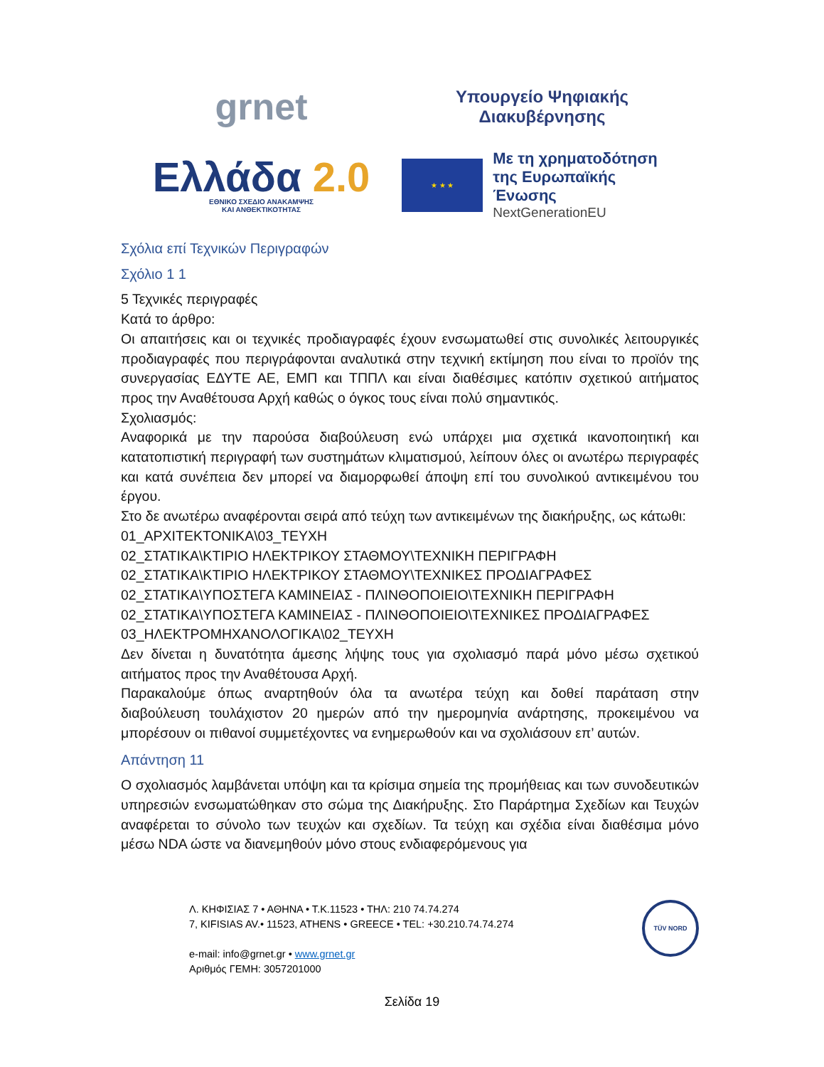grnet
Υπουργείο Ψηφιακής
Διακυβέρνησης
Ελλάδα 2.0
ΕΘΝΙΚΟ ΣΧΕΔΙΟ ΑΝΑΚΑΜΨΗΣ
ΚΑΙ ΑΝΘΕΚΤΙΚΟΤΗΤΑΣ
★ ★ ★
Με τη χρηματοδότηση
της Ευρωπαϊκής Ένωσης
NextGenerationEU
Σχόλια επί Τεχνικών Περιγραφών
Σχόλιο 1 1
5 Τεχνικές περιγραφές
Κατά το άρθρο:
Οι απαιτήσεις και οι τεχνικές προδιαγραφές έχουν ενσωματωθεί στις συνολικές λειτουργικές προδιαγραφές που περιγράφονται αναλυτικά στην τεχνική εκτίμηση που είναι το προϊόν της συνεργασίας ΕΔΥΤΕ ΑΕ, ΕΜΠ και ΤΠΠΛ και είναι διαθέσιμες κατόπιν σχετικού αιτήματος προς την Αναθέτουσα Αρχή καθώς ο όγκος τους είναι πολύ σημαντικός.
Σχολιασμός:
Αναφορικά με την παρούσα διαβούλευση ενώ υπάρχει μια σχετικά ικανοποιητική και κατατοπιστική περιγραφή των συστημάτων κλιματισμού, λείπουν όλες οι ανωτέρω περιγραφές και κατά συνέπεια δεν μπορεί να διαμορφωθεί άποψη επί του συνολικού αντικειμένου του έργου.
Στο δε ανωτέρω αναφέρονται σειρά από τεύχη των αντικειμένων της διακήρυξης, ως κάτωθι:
01_ΑΡΧΙΤΕΚΤΟΝΙΚΑ\03_ΤΕΥΧΗ
02_ΣΤΑΤΙΚΑ\ΚΤΙΡΙΟ ΗΛΕΚΤΡΙΚΟΥ ΣΤΑΘΜΟΥ\ΤΕΧΝΙΚΗ ΠΕΡΙΓΡΑΦΗ
02_ΣΤΑΤΙΚΑ\ΚΤΙΡΙΟ ΗΛΕΚΤΡΙΚΟΥ ΣΤΑΘΜΟΥ\ΤΕΧΝΙΚΕΣ ΠΡΟΔΙΑΓΡΑΦΕΣ
02_ΣΤΑΤΙΚΑ\ΥΠΟΣΤΕΓΑ ΚΑΜΙΝΕΙΑΣ - ΠΛΙΝΘΟΠΟΙΕΙΟ\ΤΕΧΝΙΚΗ ΠΕΡΙΓΡΑΦΗ
02_ΣΤΑΤΙΚΑ\ΥΠΟΣΤΕΓΑ ΚΑΜΙΝΕΙΑΣ - ΠΛΙΝΘΟΠΟΙΕΙΟ\ΤΕΧΝΙΚΕΣ ΠΡΟΔΙΑΓΡΑΦΕΣ
03_ΗΛΕΚΤΡΟΜΗΧΑΝΟΛΟΓΙΚΑ\02_ΤΕΥΧΗ
Δεν δίνεται η δυνατότητα άμεσης λήψης τους για σχολιασμό παρά μόνο μέσω σχετικού αιτήματος προς την Αναθέτουσα Αρχή.
Παρακαλούμε όπως αναρτηθούν όλα τα ανωτέρα τεύχη και δοθεί παράταση στην διαβούλευση τουλάχιστον 20 ημερών από την ημερομηνία ανάρτησης, προκειμένου να μπορέσουν οι πιθανοί συμμετέχοντες να ενημερωθούν και να σχολιάσουν επ’ αυτών.
Απάντηση 11
Ο σχολιασμός λαμβάνεται υπόψη και τα κρίσιμα σημεία της προμήθειας και των συνοδευτικών υπηρεσιών ενσωματώθηκαν στο σώμα της Διακήρυξης. Στο Παράρτημα Σχεδίων και Τευχών αναφέρεται το σύνολο των τευχών και σχεδίων. Τα τεύχη και σχέδια είναι διαθέσιμα μόνο μέσω NDA ώστε να διανεμηθούν μόνο στους ενδιαφερόμενους για
Λ. ΚΗΦΙΣΙΑΣ 7 • ΑΘΗΝΑ • Τ.Κ.11523 • ΤΗΛ: 210 74.74.274
7, KIFISIAS AV.• 11523, ATHENS • GREECE • TEL: +30.210.74.74.274
e-mail: info@grnet.gr • www.grnet.gr
Αριθμός ΓΕΜΗ: 3057201000
TÜV NORD
Σελίδα 19